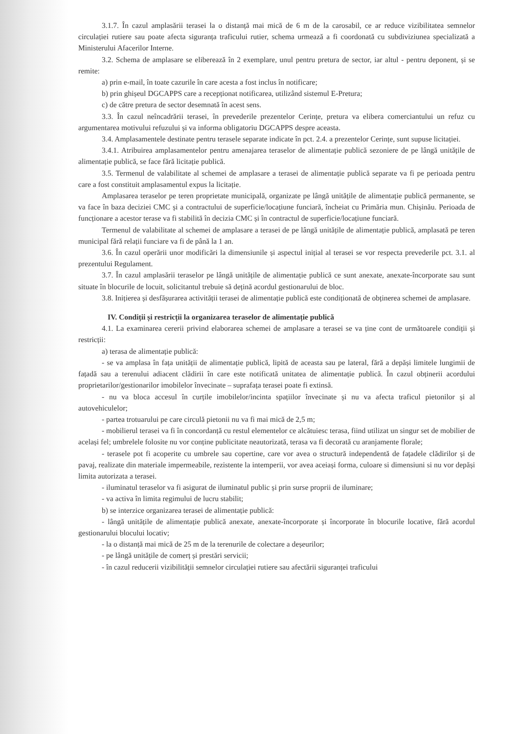3.1.7. În cazul amplasării terasei la o distanță mai mică de 6 m de la carosabil, ce ar reduce vizibilitatea semnelor circulației rutiere sau poate afecta siguranța traficului rutier, schema urmează a fi coordonată cu subdiviziunea specializată a Ministerului Afacerilor Interne.
3.2. Schema de amplasare se eliberează în 2 exemplare, unul pentru pretura de sector, iar altul - pentru deponent, și se remite:
a) prin e-mail, în toate cazurile în care acesta a fost inclus în notificare;
b) prin ghișeul DGCAPPS care a recepționat notificarea, utilizând sistemul E-Pretura;
c) de către pretura de sector desemnată în acest sens.
3.3. În cazul neîncadrării terasei, în prevederile prezentelor Cerințe, pretura va elibera comerciantului un refuz cu argumentarea motivului refuzului și va informa obligatoriu DGCAPPS despre aceasta.
3.4. Amplasamentele destinate pentru terasele separate indicate în pct. 2.4. a prezentelor Cerințe, sunt supuse licitației.
3.4.1. Atribuirea amplasamentelor pentru amenajarea teraselor de alimentație publică sezoniere de pe lângă unitățile de alimentație publică, se face fără licitație publică.
3.5. Termenul de valabilitate al schemei de amplasare a terasei de alimentație publică separate va fi pe perioada pentru care a fost constituit amplasamentul expus la licitație.
Amplasarea teraselor pe teren proprietate municipală, organizate pe lângă unitățile de alimentație publică permanente, se va face în baza deciziei CMC și a contractului de superficie/locațiune funciară, încheiat cu Primăria mun. Chișinău. Perioada de funcționare a acestor terase va fi stabilită în decizia CMC și în contractul de superficie/locațiune funciară.
Termenul de valabilitate al schemei de amplasare a terasei de pe lângă unitățile de alimentație publică, amplasată pe teren municipal fără relații funciare va fi de până la 1 an.
3.6. În cazul operării unor modificări la dimensiunile și aspectul inițial al terasei se vor respecta prevederile pct. 3.1. al prezentului Regulament.
3.7. În cazul amplasării teraselor pe lângă unitățile de alimentație publică ce sunt anexate, anexate-încorporate sau sunt situate în blocurile de locuit, solicitantul trebuie să dețină acordul gestionarului de bloc.
3.8. Inițierea și desfășurarea activității terasei de alimentație publică este condiționată de obținerea schemei de amplasare.
IV. Condiții și restricții la organizarea teraselor de alimentație publică
4.1. La examinarea cererii privind elaborarea schemei de amplasare a terasei se va ține cont de următoarele condiții și restricții:
a) terasa de alimentație publică:
- se va amplasa în fața unității de alimentație publică, lipită de aceasta sau pe lateral, fără a depăși limitele lungimii de fațadă sau a terenului adiacent clădirii în care este notificată unitatea de alimentație publică. În cazul obținerii acordului proprietarilor/gestionarilor imobilelor învecinate – suprafața terasei poate fi extinsă.
- nu va bloca accesul în curțile imobilelor/incinta spațiilor învecinate și nu va afecta traficul pietonilor și al autovehiculelor;
- partea trotuarului pe care circulă pietonii nu va fi mai mică de 2,5 m;
- mobilierul terasei va fi în concordanță cu restul elementelor ce alcătuiesc terasa, fiind utilizat un singur set de mobilier de același fel; umbrelele folosite nu vor conține publicitate neautorizată, terasa va fi decorată cu aranjamente florale;
- terasele pot fi acoperite cu umbrele sau copertine, care vor avea o structură independentă de fațadele clădirilor și de pavaj, realizate din materiale impermeabile, rezistente la intemperii, vor avea aceiași forma, culoare si dimensiuni si nu vor depăși limita autorizata a terasei.
- iluminatul teraselor va fi asigurat de iluminatul public și prin surse proprii de iluminare;
- va activa în limita regimului de lucru stabilit;
b) se interzice organizarea terasei de alimentație publică:
- lângă unitățile de alimentație publică anexate, anexate-încorporate și încorporate în blocurile locative, fără acordul gestionarului blocului locativ;
- la o distanță mai mică de 25 m de la terenurile de colectare a deșeurilor;
- pe lângă unitățile de comerț și prestări servicii;
- în cazul reducerii vizibilității semnelor circulației rutiere sau afectării siguranței traficului